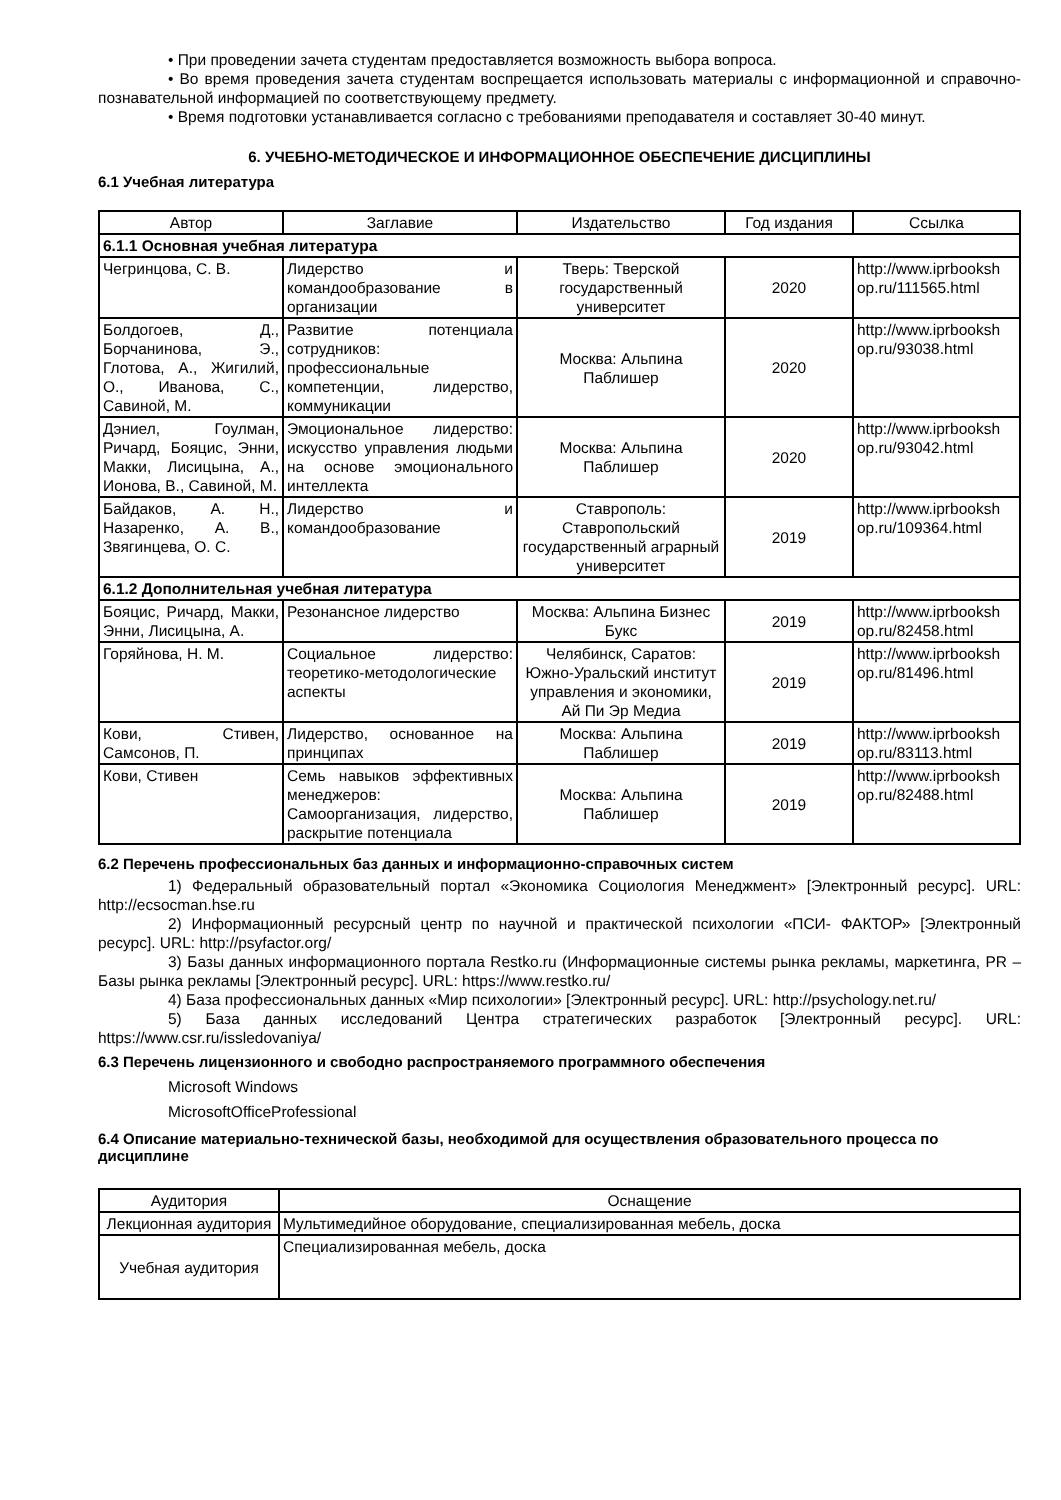• При проведении зачета студентам предоставляется возможность выбора вопроса.
• Во время проведения зачета студентам воспрещается использовать материалы с информационной и справочно-познавательной информацией по соответствующему предмету.
• Время подготовки устанавливается согласно с требованиями преподавателя и составляет 30-40 минут.
6. УЧЕБНО-МЕТОДИЧЕСКОЕ И ИНФОРМАЦИОННОЕ ОБЕСПЕЧЕНИЕ ДИСЦИПЛИНЫ
6.1 Учебная литература
| Автор | Заглавие | Издательство | Год издания | Ссылка |
| --- | --- | --- | --- | --- |
| 6.1.1 Основная учебная литература | | | | |
| Чегринцова, С. В. | Лидерство и командообразование в организации | Тверь: Тверской государственный университет | 2020 | http://www.iprbooksh op.ru/111565.html |
| Болдогоев, Д., Борчанинова, Э., Глотова, А., Жигилий, О., Иванова, С., Савиной, М. | Развитие потенциала сотрудников: профессиональные компетенции, лидерство, коммуникации | Москва: Альпина Паблишер | 2020 | http://www.iprbooksh op.ru/93038.html |
| Дэниел, Гоулман, Ричард, Бояцис, Энни, Макки, Лисицына, А., Ионова, В., Савиной, М. | Эмоциональное лидерство: искусство управления людьми на основе эмоционального интеллекта | Москва: Альпина Паблишер | 2020 | http://www.iprbooksh op.ru/93042.html |
| Байдаков, А. Н., Назаренко, А. В., Звягинцева, О. С. | Лидерство и командообразование | Ставрополь: Ставропольский государственный аграрный университет | 2019 | http://www.iprbooksh op.ru/109364.html |
| 6.1.2 Дополнительная учебная литература | | | | |
| Бояцис, Ричард, Макки, Энни, Лисицына, А. | Резонансное лидерство | Москва: Альпина Бизнес Букс | 2019 | http://www.iprbooksh op.ru/82458.html |
| Горяйнова, Н. М. | Социальное лидерство: теоретико-методологические аспекты | Челябинск, Саратов: Южно-Уральский институт управления и экономики, Ай Пи Эр Медиа | 2019 | http://www.iprbooksh op.ru/81496.html |
| Кови, Стивен, Самсонов, П. | Лидерство, основанное на принципах | Москва: Альпина Паблишер | 2019 | http://www.iprbooksh op.ru/83113.html |
| Кови, Стивен | Семь навыков эффективных менеджеров: Самоорганизация, лидерство, раскрытие потенциала | Москва: Альпина Паблишер | 2019 | http://www.iprbooksh op.ru/82488.html |
6.2 Перечень профессиональных баз данных и информационно-справочных систем
1) Федеральный образовательный портал «Экономика Социология Менеджмент» [Электронный ресурс]. URL: http://ecsocman.hse.ru
2) Информационный ресурсный центр по научной и практической психологии «ПСИ- ФАКТОР» [Электронный ресурс]. URL: http://psyfactor.org/
3) Базы данных информационного портала Restko.ru (Информационные системы рынка рекламы, маркетинга, PR – Базы рынка рекламы [Электронный ресурс]. URL: https://www.restko.ru/
4) База профессиональных данных «Мир психологии» [Электронный ресурс]. URL: http://psychology.net.ru/
5) База данных исследований Центра стратегических разработок [Электронный ресурс]. URL: https://www.csr.ru/issledovaniya/
6.3 Перечень лицензионного и свободно распространяемого программного обеспечения
Microsoft Windows
MicrosoftOfficeProfessional
6.4 Описание материально-технической базы, необходимой для осуществления образовательного процесса по дисциплине
| Аудитория | Оснащение |
| --- | --- |
| Лекционная аудитория | Мультимедийное оборудование, специализированная мебель, доска |
| Учебная аудитория | Специализированная мебель, доска |